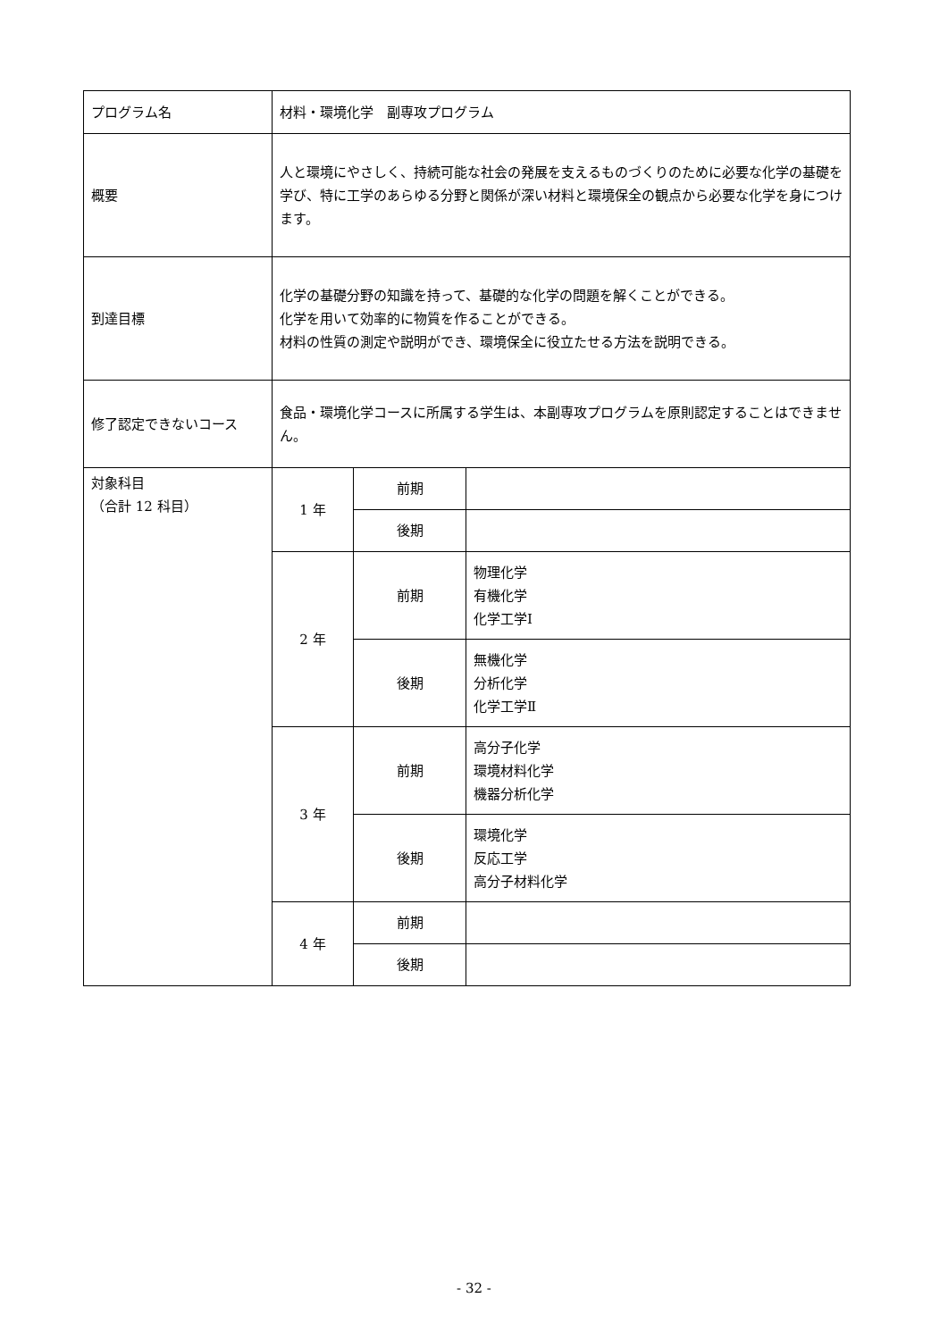| プログラム名 | 材料・環境化学 副専攻プログラム | | |
| 概要 | 人と環境にやさしく、持続可能な社会の発展を支えるものづくりのために必要な化学の基礎を学び、特に工学のあらゆる分野と関係が深い材料と環境保全の観点から必要な化学を身につけます。 | | |
| 到達目標 | 化学の基礎分野の知識を持って、基礎的な化学の問題を解くことができる。 化学を用いて効率的に物質を作ることができる。 材料の性質の測定や説明ができ、環境保全に役立たせる方法を説明できる。 | | |
| 修了認定できないコース | 食品・環境化学コースに所属する学生は、本副専攻プログラムを原則認定することはできません。 | | |
| 対象科目 （合計 12 科目） | 1 年 | 前期 | |
| | | 後期 | |
| | 2 年 | 前期 | 物理化学 有機化学 化学工学Ⅰ |
| | | 後期 | 無機化学 分析化学 化学工学Ⅱ |
| | 3 年 | 前期 | 高分子化学 環境材料化学 機器分析化学 |
| | | 後期 | 環境化学 反応工学 高分子材料化学 |
| | 4 年 | 前期 | |
| | | 後期 | |
- 32 -